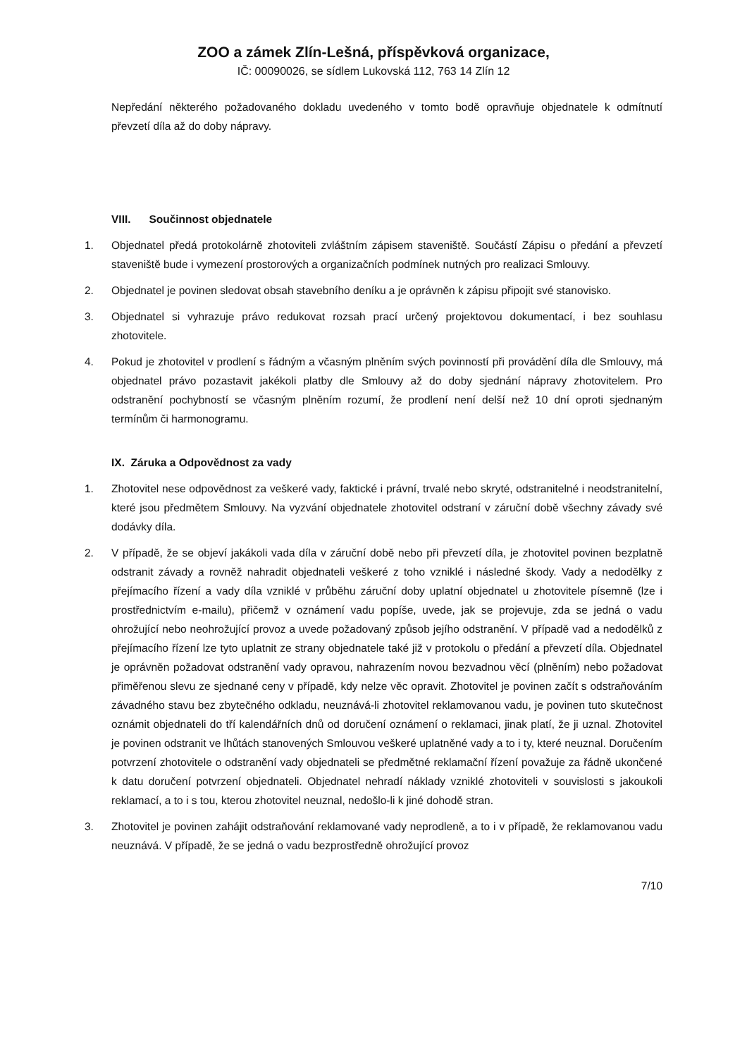ZOO a zámek Zlín-Lešná, příspěvková organizace,
IČ: 00090026, se sídlem Lukovská 112, 763 14 Zlín 12
Nepředání některého požadovaného dokladu uvedeného v tomto bodě opravňuje objednatele k odmítnutí převzetí díla až do doby nápravy.
VIII. Součinnost objednatele
1. Objednatel předá protokolárně zhotoviteli zvláštním zápisem staveniště. Součástí Zápisu o předání a převzetí staveniště bude i vymezení prostorových a organizačních podmínek nutných pro realizaci Smlouvy.
2. Objednatel je povinen sledovat obsah stavebního deníku a je oprávněn k zápisu připojit své stanovisko.
3. Objednatel si vyhrazuje právo redukovat rozsah prací určený projektovou dokumentací, i bez souhlasu zhotovitele.
4. Pokud je zhotovitel v prodlení s řádným a včasným plněním svých povinností při provádění díla dle Smlouvy, má objednatel právo pozastavit jakékoli platby dle Smlouvy až do doby sjednání nápravy zhotovitelem. Pro odstranění pochybností se včasným plněním rozumí, že prodlení není delší než 10 dní oproti sjednaným termínům či harmonogramu.
IX. Záruka a Odpovědnost za vady
1. Zhotovitel nese odpovědnost za veškeré vady, faktické i právní, trvalé nebo skryté, odstranitelné i neodstranitelní, které jsou předmětem Smlouvy. Na vyzvání objednatele zhotovitel odstraní v záruční době všechny závady své dodávky díla.
2. V případě, že se objeví jakákoli vada díla v záruční době nebo při převzetí díla, je zhotovitel povinen bezplatně odstranit závady a rovněž nahradit objednateli veškeré z toho vzniklé i následné škody. Vady a nedodělky z přejímacího řízení a vady díla vzniklé v průběhu záruční doby uplatní objednatel u zhotovitele písemně (lze i prostřednictvím e-mailu), přičemž v oznámení vadu popíše, uvede, jak se projevuje, zda se jedná o vadu ohrožující nebo neohrožující provoz a uvede požadovaný způsob jejího odstranění. V případě vad a nedodělků z přejímacího řízení lze tyto uplatnit ze strany objednatele také již v protokolu o předání a převzetí díla. Objednatel je oprávněn požadovat odstranění vady opravou, nahrazením novou bezvadnou věcí (plněním) nebo požadovat přiměřenou slevu ze sjednané ceny v případě, kdy nelze věc opravit. Zhotovitel je povinen začít s odstraňováním závadného stavu bez zbytečného odkladu, neuznává-li zhotovitel reklamovanou vadu, je povinen tuto skutečnost oznámit objednateli do tří kalendářních dnů od doručení oznámení o reklamaci, jinak platí, že ji uznal. Zhotovitel je povinen odstranit ve lhůtách stanovených Smlouvou veškeré uplatněné vady a to i ty, které neuznal. Doručením potvrzení zhotovitele o odstranění vady objednateli se předmětné reklamační řízení považuje za řádně ukončené k datu doručení potvrzení objednateli. Objednatel nehradí náklady vzniklé zhotoviteli v souvislosti s jakoukoli reklamací, a to i s tou, kterou zhotovitel neuznal, nedošlo-li k jiné dohodě stran.
3. Zhotovitel je povinen zahájit odstraňování reklamované vady neprodleně, a to i v případě, že reklamovanou vadu neuznává. V případě, že se jedná o vadu bezprostředně ohrožující provoz
7/10